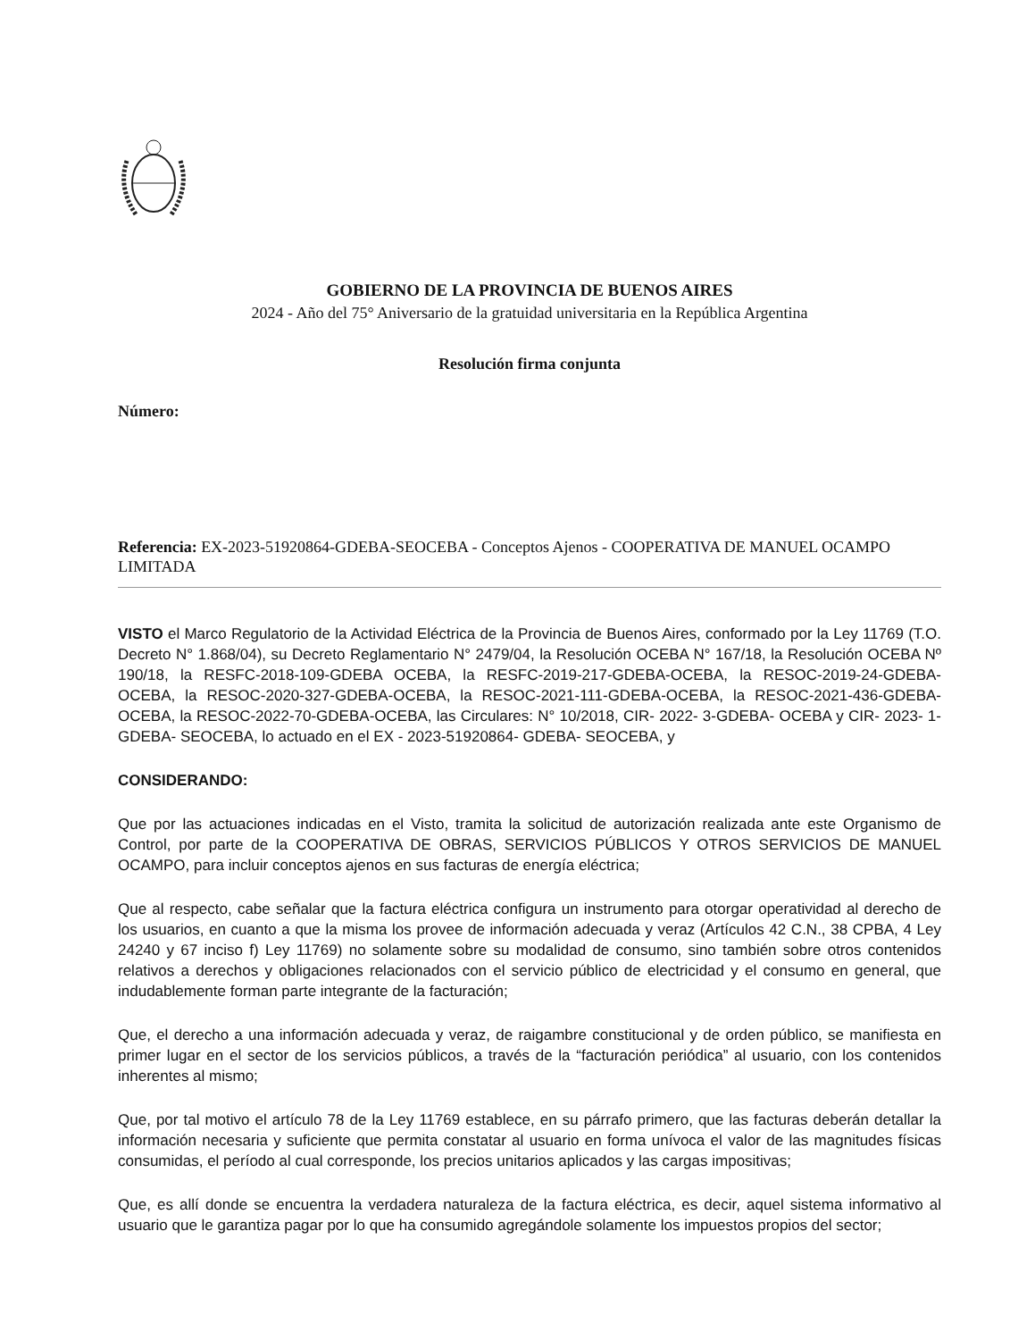GOBIERNO DE LA PROVINCIA DE BUENOS AIRES
2024 - Año del 75° Aniversario de la gratuidad universitaria en la República Argentina
Resolución firma conjunta
Número:
Referencia: EX-2023-51920864-GDEBA-SEOCEBA - Conceptos Ajenos - COOPERATIVA DE MANUEL OCAMPO LIMITADA
VISTO el Marco Regulatorio de la Actividad Eléctrica de la Provincia de Buenos Aires, conformado por la Ley 11769 (T.O. Decreto N° 1.868/04), su Decreto Reglamentario N° 2479/04, la Resolución OCEBA N° 167/18, la Resolución OCEBA Nº 190/18, la RESFC-2018-109-GDEBA OCEBA, la RESFC-2019-217-GDEBA-OCEBA, la RESOC-2019-24-GDEBA-OCEBA, la RESOC-2020-327-GDEBA-OCEBA, la RESOC-2021-111-GDEBA-OCEBA, la RESOC-2021-436-GDEBA-OCEBA, la RESOC-2022-70-GDEBA-OCEBA, las Circulares: N° 10/2018, CIR- 2022- 3-GDEBA- OCEBA y CIR- 2023- 1-GDEBA- SEOCEBA, lo actuado en el EX - 2023-51920864- GDEBA- SEOCEBA, y
CONSIDERANDO:
Que por las actuaciones indicadas en el Visto, tramita la solicitud de autorización realizada ante este Organismo de Control, por parte de la COOPERATIVA DE OBRAS, SERVICIOS PÚBLICOS Y OTROS SERVICIOS DE MANUEL OCAMPO, para incluir conceptos ajenos en sus facturas de energía eléctrica;
Que al respecto, cabe señalar que la factura eléctrica configura un instrumento para otorgar operatividad al derecho de los usuarios, en cuanto a que la misma los provee de información adecuada y veraz (Artículos 42 C.N., 38 CPBA, 4 Ley 24240 y 67 inciso f) Ley 11769) no solamente sobre su modalidad de consumo, sino también sobre otros contenidos relativos a derechos y obligaciones relacionados con el servicio público de electricidad y el consumo en general, que indudablemente forman parte integrante de la facturación;
Que, el derecho a una información adecuada y veraz, de raigambre constitucional y de orden público, se manifiesta en primer lugar en el sector de los servicios públicos, a través de la “facturación periódica” al usuario, con los contenidos inherentes al mismo;
Que, por tal motivo el artículo 78 de la Ley 11769 establece, en su párrafo primero, que las facturas deberán detallar la información necesaria y suficiente que permita constatar al usuario en forma unívoca el valor de las magnitudes físicas consumidas, el período al cual corresponde, los precios unitarios aplicados y las cargas impositivas;
Que, es allí donde se encuentra la verdadera naturaleza de la factura eléctrica, es decir, aquel sistema informativo al usuario que le garantiza pagar por lo que ha consumido agregándole solamente los impuestos propios del sector;